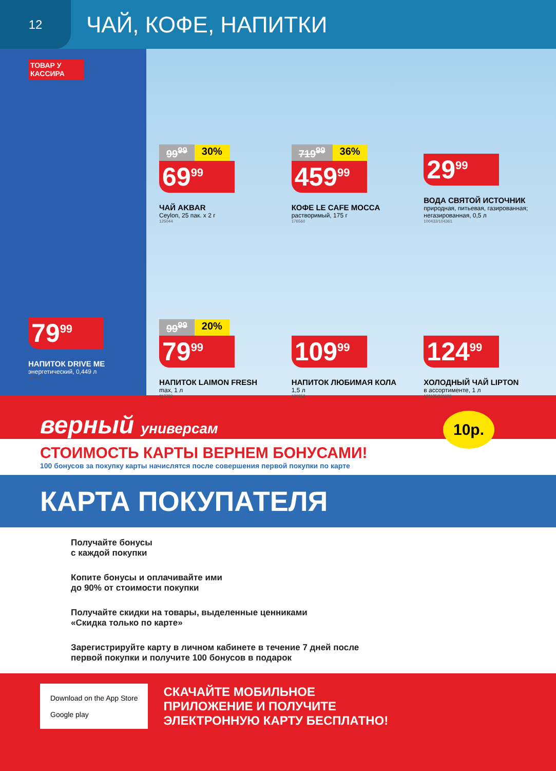12
ЧАЙ, КОФЕ, НАПИТКИ
ТОВАР У КАССИРА
79<sup>99</sup>
НАПИТОК DRIVE ME
энергетический, 0,449 л
154673
99<sup>99</sup> 30%
69<sup>99</sup>
ЧАЙ AKBAR
Ceylon, 25 пак. х 2 г
125044
719<sup>99</sup> 36%
459<sup>99</sup>
КОФЕ LE CAFE MOCCA
растворимый, 175 г
176560
29<sup>99</sup>
ВОДА СВЯТОЙ ИСТОЧНИК
природная, питьевая, газированная; негазированная, 0,5 л
100433/104361
99<sup>99</sup> 20%
79<sup>99</sup>
НАПИТОК LAIMON FRESH
max, 1 л
117732
109<sup>99</sup>
НАПИТОК ЛЮБИМАЯ КОЛА
1,5 л
180352
124<sup>99</sup>
ХОЛОДНЫЙ ЧАЙ LIPTON
в ассортименте, 1 л
121185/121186
верный универсам 10р.
СТОИМОСТЬ КАРТЫ ВЕРНЕМ БОНУСАМИ!
100 бонусов за покупку карты начислятся после совершения первой покупки по карте
КАРТА ПОКУПАТЕЛЯ
Получайте бонусы
с каждой покупки
Копите бонусы и оплачивайте ими
до 90% от стоимости покупки
Получайте скидки на товары, выделенные ценниками
«Скидка только по карте»
Зарегистрируйте карту в личном кабинете в течение 7 дней после
первой покупки и получите 100 бонусов в подарок
Download on the App Store
Google play
СКАЧАЙТЕ МОБИЛЬНОЕ
ПРИЛОЖЕНИЕ И ПОЛУЧИТЕ
ЭЛЕКТРОННУЮ КАРТУ БЕСПЛАТНО!